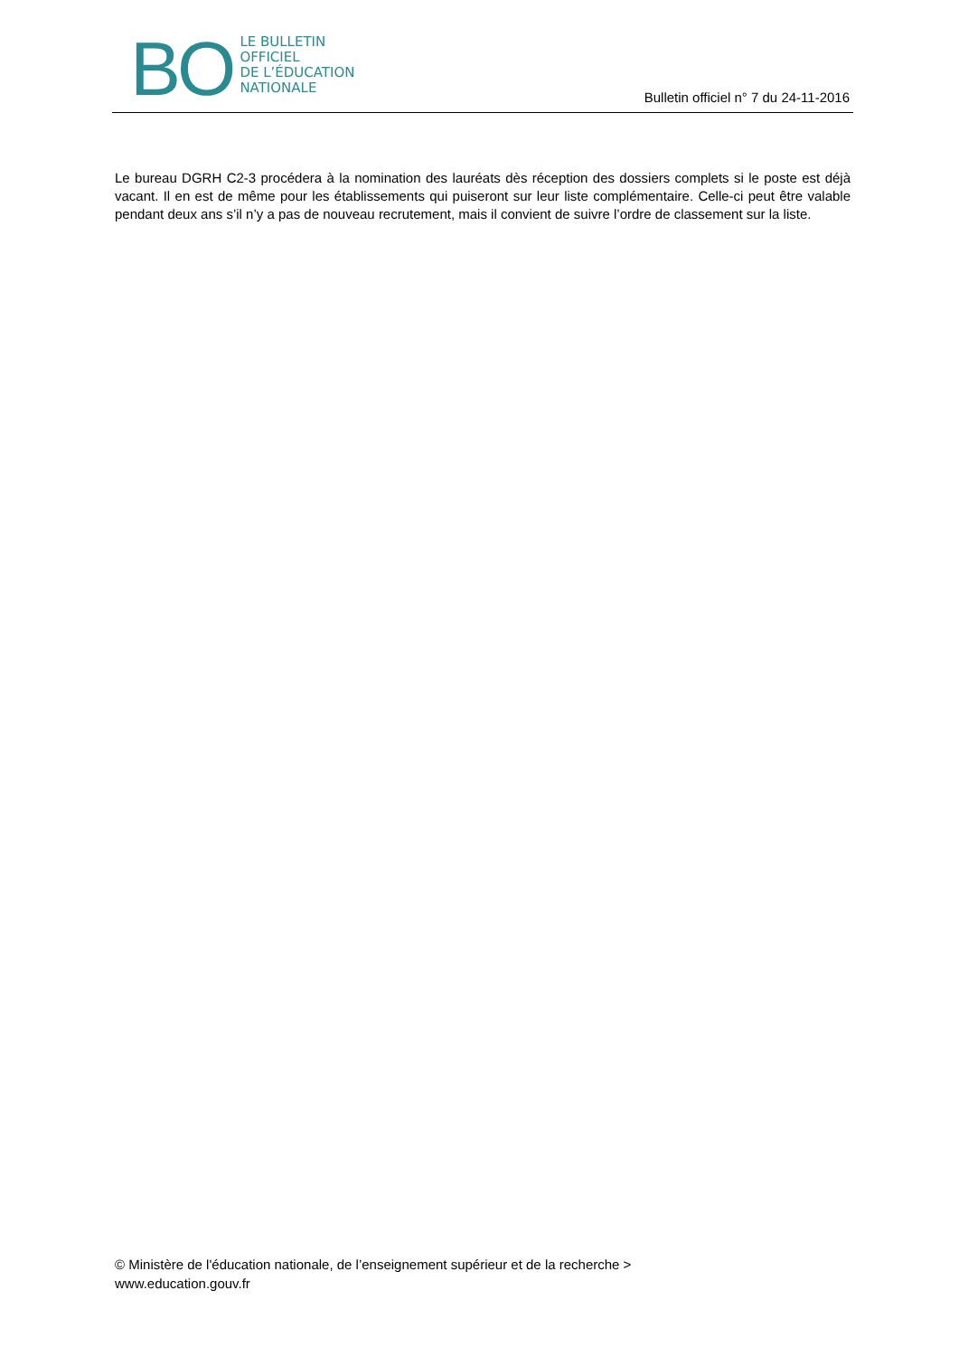BO
LE BULLETIN
OFFICIEL
DE L’ÉDUCATION
NATIONALE
Bulletin officiel n° 7 du 24-11-2016
Le bureau DGRH C2-3 procédera à la nomination des lauréats dès réception des dossiers complets si le poste est déjà vacant. Il en est de même pour les établissements qui puiseront sur leur liste complémentaire. Celle-ci peut être valable pendant deux ans s’il n’y a pas de nouveau recrutement, mais il convient de suivre l’ordre de classement sur la liste.
© Ministère de l'éducation nationale, de l’enseignement supérieur et de la recherche >
www.education.gouv.fr